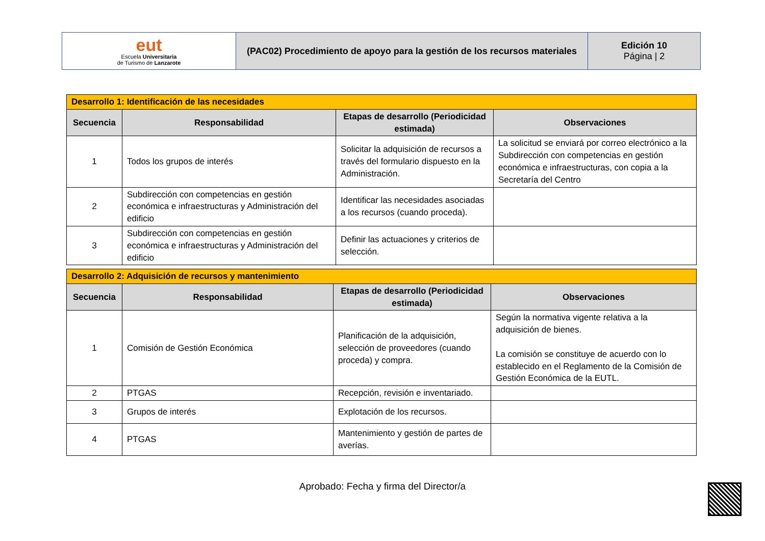| eut Escuela Universitaria de Turismo de Lanzarote | (PAC02) Procedimiento de apoyo para la gestión de los recursos materiales | Edición 10 Página / 2 |
| Desarrollo 1: Identificación de las necesidades | | | |
| Secuencia | Responsabilidad | Etapas de desarrollo (Periodicidad estimada) | Observaciones |
| 1 | Todos los grupos de interés | Solicitar la adquisición de recursos a través del formulario dispuesto en la Administración. | La solicitud se enviará por correo electrónico a la Subdirección con competencias en gestión económica e infraestructuras, con copia a la Secretaría del Centro |
| 2 | Subdirección con competencias en gestión económica e infraestructuras y Administración del edificio | Identificar las necesidades asociadas a los recursos (cuando proceda). | |
| 3 | Subdirección con competencias en gestión económica e infraestructuras y Administración del edificio | Definir las actuaciones y criterios de selección. | |
| Desarrollo 2: Adquisición de recursos y mantenimiento | | | |
| Secuencia | Responsabilidad | Etapas de desarrollo (Periodicidad estimada) | Observaciones |
| 1 | Comisión de Gestión Económica | Planificación de la adquisición, selección de proveedores (cuando proceda) y compra. | Según la normativa vigente relativa a la adquisición de bienes. La comisión se constituye de acuerdo con lo establecido en el Reglamento de la Comisión de Gestión Económica de la EUTL. |
| 2 | PTGAS | Recepción, revisión e inventariado. | |
| 3 | Grupos de interés | Explotación de los recursos. | |
| 4 | PTGAS | Mantenimiento y gestión de partes de averías. | |
Aprobado: Fecha y firma del Director/a